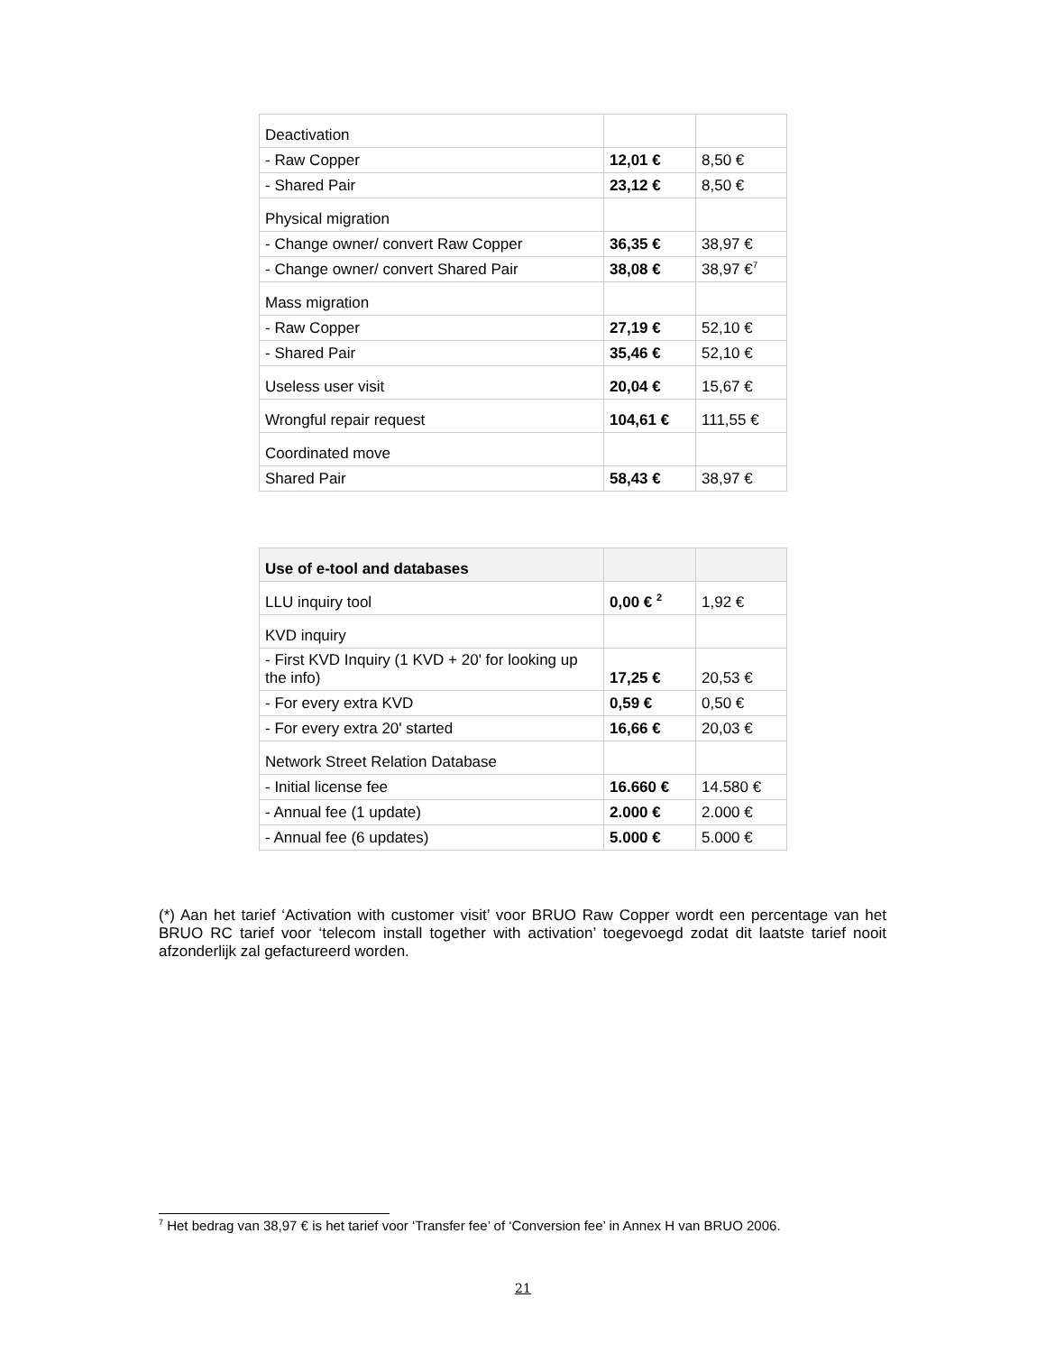| Deactivation | | |
| - Raw Copper | 12,01 € | 8,50 € |
| - Shared Pair | 23,12 € | 8,50 € |
| Physical migration | | |
| - Change owner/ convert Raw Copper | 36,35 € | 38,97 € |
| - Change owner/ convert Shared Pair | 38,08 € | 38,97 €<sup>7</sup> |
| Mass migration | | |
| - Raw Copper | 27,19 € | 52,10 € |
| - Shared Pair | 35,46 € | 52,10 € |
| Useless user visit | 20,04 € | 15,67 € |
| Wrongful repair request | 104,61 € | 111,55 € |
| Coordinated move | | |
| Shared Pair | 58,43 € | 38,97 € |
| Use of e-tool and databases | | |
| LLU inquiry tool | 0,00 € <sup>2</sup> | 1,92 € |
| KVD inquiry | | |
| - First KVD Inquiry (1 KVD + 20' for looking up the info) | 17,25 € | 20,53 € |
| - For every extra KVD | 0,59 € | 0,50 € |
| - For every extra 20' started | 16,66 € | 20,03 € |
| Network Street Relation Database | | |
| - Initial license fee | 16.660 € | 14.580 € |
| - Annual fee (1 update) | 2.000 € | 2.000 € |
| - Annual fee (6 updates) | 5.000 € | 5.000 € |
(*) Aan het tarief ‘Activation with customer visit’ voor BRUO Raw Copper wordt een percentage van het BRUO RC tarief voor ‘telecom install together with activation’ toegevoegd zodat dit laatste tarief nooit afzonderlijk zal gefactureerd worden.
<sup>7</sup> Het bedrag van 38,97 € is het tarief voor ‘Transfer fee’ of ‘Conversion fee’ in Annex H van BRUO 2006.
21